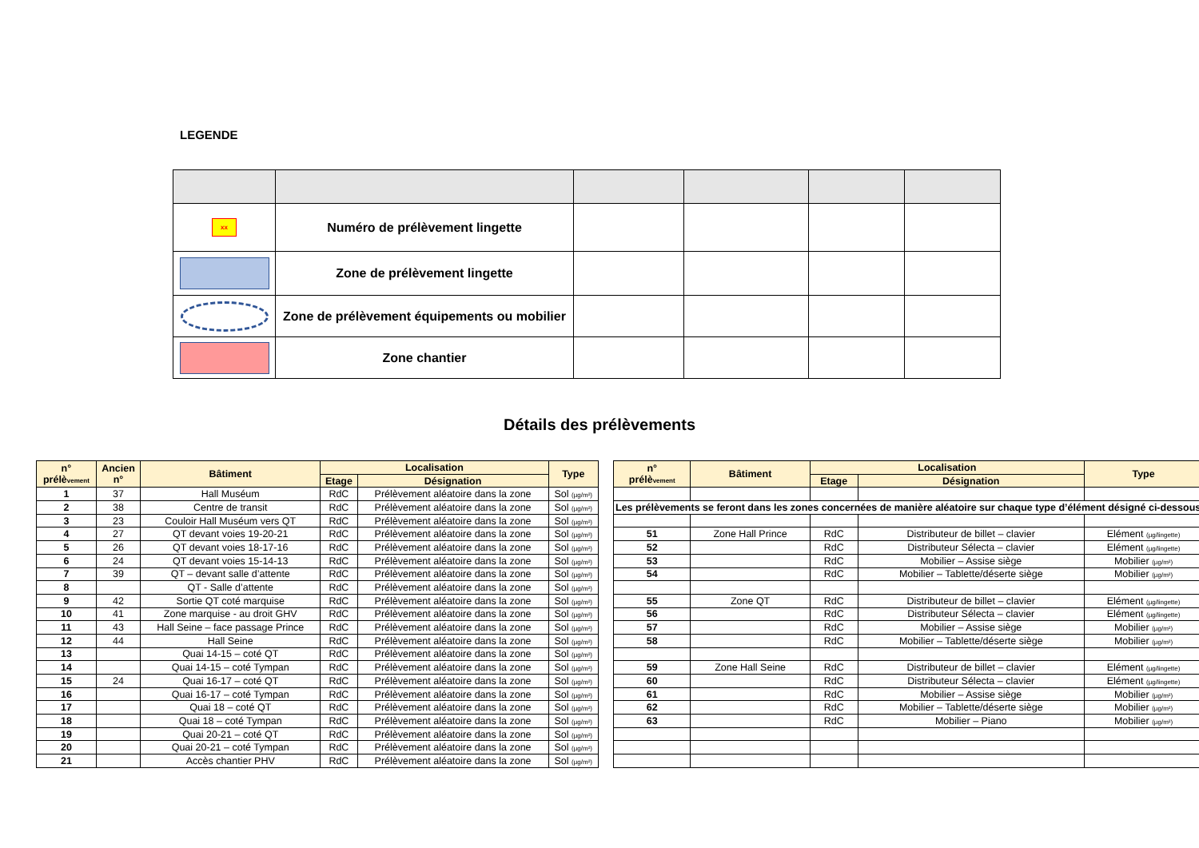LEGENDE
| xx | Numéro de prélèvement lingette | | | | |
| | Zone de prélèvement lingette | | | | |
| | Zone de prélèvement équipements ou mobilier | | | | |
| | Zone chantier | | | | |
Détails des prélèvements
| n° prélè vement | Ancien n° | Bâtiment | Localisation | | Type |
| --- | --- | --- | --- | --- | --- |
| | | | Etage | Désignation | |
| 1 | 37 | Hall Muséum | RdC | Prélèvement aléatoire dans la zone | Sol (µg/m²) |
| 2 | 38 | Centre de transit | RdC | Prélèvement aléatoire dans la zone | Sol (µg/m²) |
| 3 | 23 | Couloir Hall Muséum vers QT | RdC | Prélèvement aléatoire dans la zone | Sol (µg/m²) |
| 4 | 27 | QT devant voies 19-20-21 | RdC | Prélèvement aléatoire dans la zone | Sol (µg/m²) |
| 5 | 26 | QT devant voies 18-17-16 | RdC | Prélèvement aléatoire dans la zone | Sol (µg/m²) |
| 6 | 24 | QT devant voies 15-14-13 | RdC | Prélèvement aléatoire dans la zone | Sol (µg/m²) |
| 7 | 39 | QT – devant salle d’attente | RdC | Prélèvement aléatoire dans la zone | Sol (µg/m²) |
| 8 | | QT - Salle d’attente | RdC | Prélèvement aléatoire dans la zone | Sol (µg/m²) |
| 9 | 42 | Sortie QT coté marquise | RdC | Prélèvement aléatoire dans la zone | Sol (µg/m²) |
| 10 | 41 | Zone marquise - au droit GHV | RdC | Prélèvement aléatoire dans la zone | Sol (µg/m²) |
| 11 | 43 | Hall Seine – face passage Prince | RdC | Prélèvement aléatoire dans la zone | Sol (µg/m²) |
| 12 | 44 | Hall Seine | RdC | Prélèvement aléatoire dans la zone | Sol (µg/m²) |
| 13 | | Quai 14-15 – coté QT | RdC | Prélèvement aléatoire dans la zone | Sol (µg/m²) |
| 14 | | Quai 14-15 – coté Tympan | RdC | Prélèvement aléatoire dans la zone | Sol (µg/m²) |
| 15 | 24 | Quai 16-17 – coté QT | RdC | Prélèvement aléatoire dans la zone | Sol (µg/m²) |
| 16 | | Quai 16-17 – coté Tympan | RdC | Prélèvement aléatoire dans la zone | Sol (µg/m²) |
| 17 | | Quai 18 – coté QT | RdC | Prélèvement aléatoire dans la zone | Sol (µg/m²) |
| 18 | | Quai 18 – coté Tympan | RdC | Prélèvement aléatoire dans la zone | Sol (µg/m²) |
| 19 | | Quai 20-21 – coté QT | RdC | Prélèvement aléatoire dans la zone | Sol (µg/m²) |
| 20 | | Quai 20-21 – coté Tympan | RdC | Prélèvement aléatoire dans la zone | Sol (µg/m²) |
| 21 | | Accès chantier PHV | RdC | Prélèvement aléatoire dans la zone | Sol (µg/m²) |
| n° prélè vement | Bâtiment | Localisation | | Type |
| --- | --- | --- | --- | --- |
| | | Etage | Désignation | |
| Les prélèvements se feront dans les zones concernées de manière aléatoire sur chaque type d’élément désigné ci-dessous | | | | |
| 51 | Zone Hall Prince | RdC | Distributeur de billet – clavier | Elément (µg/lingette) |
| 52 | | RdC | Distributeur Sélecta – clavier | Elément (µg/lingette) |
| 53 | | RdC | Mobilier – Assise siège | Mobilier (µg/m²) |
| 54 | | RdC | Mobilier – Tablette/déserte siège | Mobilier (µg/m²) |
| 55 | Zone QT | RdC | Distributeur de billet – clavier | Elément (µg/lingette) |
| 56 | | RdC | Distributeur Sélecta – clavier | Elément (µg/lingette) |
| 57 | | RdC | Mobilier – Assise siège | Mobilier (µg/m²) |
| 58 | | RdC | Mobilier – Tablette/déserte siège | Mobilier (µg/m²) |
| 59 | Zone Hall Seine | RdC | Distributeur de billet – clavier | Elément (µg/lingette) |
| 60 | | RdC | Distributeur Sélecta – clavier | Elément (µg/lingette) |
| 61 | | RdC | Mobilier – Assise siège | Mobilier (µg/m²) |
| 62 | | RdC | Mobilier – Tablette/déserte siège | Mobilier (µg/m²) |
| 63 | | RdC | Mobilier – Piano | Mobilier (µg/m²) |